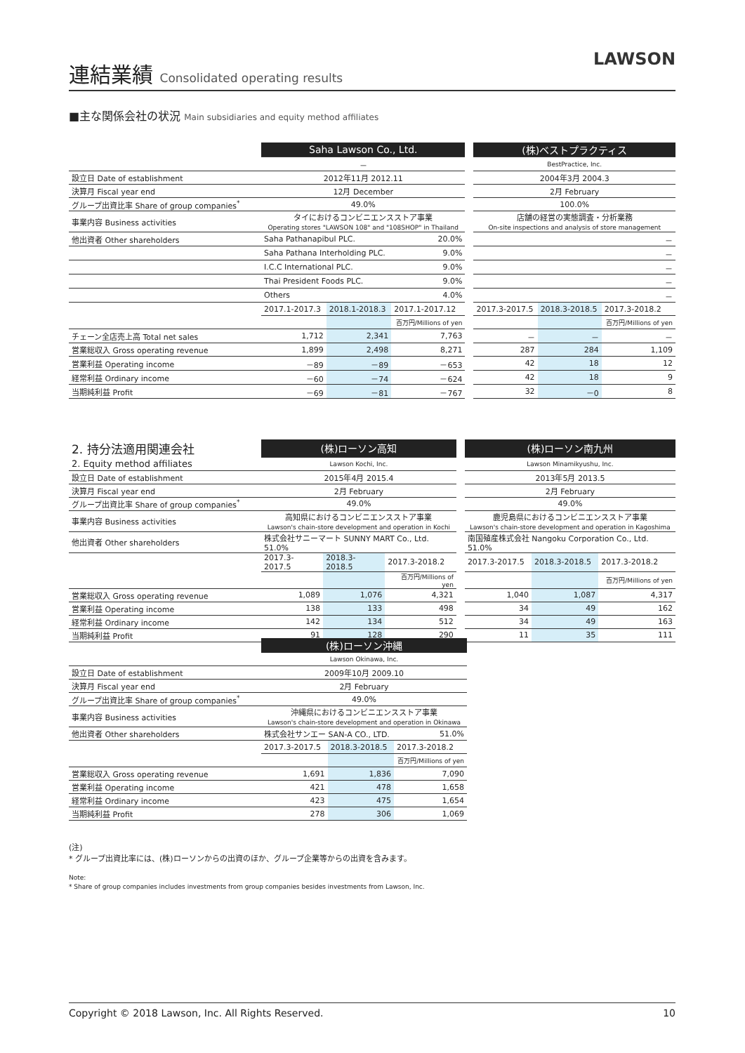連結業績 Consolidated operating results
LAWSON
■主な関係会社の状況 Main subsidiaries and equity method affiliates
| | Saha Lawson Co., Ltd. | | | | (株)ベストプラクティス | | |
| | － | | | | BestPractice, Inc. | | |
| 設立日 Date of establishment | 2012年11月 2012.11 | | | | 2004年3月 2004.3 | | |
| 決算月 Fiscal year end | 12月 December | | | | 2月 February | | |
| グループ出資比率 Share of group companies<sup>*</sup> | 49.0% | | | | 100.0% | | |
| 事業内容 Business activities | タイにおけるコンビニエンスストア事業 Operating stores "LAWSON 108" and "108SHOP" in Thailand | | | | 店舗の経営の実態調査・分析業務 On-site inspections and analysis of store management | | |
| 他出資者 Other shareholders | Saha Pathanapibul PLC. | | 20.0% | | － | | |
| | Saha Pathana Interholding PLC. | | 9.0% | | － | | |
| | I.C.C International PLC. | | 9.0% | | － | | |
| | Thai President Foods PLC. | | 9.0% | | － | | |
| | Others | | 4.0% | | － | | |
| | 2017.1-2017.3 | 2018.1-2018.3 | 2017.1-2017.12 | | 2017.3-2017.5 | 2018.3-2018.5 | 2017.3-2018.2 |
| | | | 百万円/Millions of yen | | | | 百万円/Millions of yen |
| チェーン全店売上高 Total net sales | 1,712 | 2,341 | 7,763 | | － | － | － |
| 営業総収入 Gross operating revenue | 1,899 | 2,498 | 8,271 | | 287 | 284 | 1,109 |
| 営業利益 Operating income | －89 | －89 | －653 | | 42 | 18 | 12 |
| 経常利益 Ordinary income | －60 | －74 | －624 | | 42 | 18 | 9 |
| 当期純利益 Profit | －69 | －81 | －767 | | 32 | －0 | 8 |
| 2. 持分法適用関連会社 | (株)ローソン高知 | | | | (株)ローソン南九州 | | |
| 2. Equity method affiliates | Lawson Kochi, Inc. | | | | Lawson Minamikyushu, Inc. | | |
| 設立日 Date of establishment | 2015年4月 2015.4 | | | | 2013年5月 2013.5 | | |
| 決算月 Fiscal year end | 2月 February | | | | 2月 February | | |
| グループ出資比率 Share of group companies<sup>*</sup> | 49.0% | | | | 49.0% | | |
| 事業内容 Business activities | 高知県におけるコンビニエンスストア事業 Lawson's chain-store development and operation in Kochi | | | | 鹿児島県におけるコンビニエンスストア事業 Lawson's chain-store development and operation in Kagoshima | | |
| 他出資者 Other shareholders | 株式会社サニーマート SUNNY MART Co., Ltd. 51.0% | | | | 南国殖産株式会社 Nangoku Corporation Co., Ltd. 51.0% | | |
| | 2017.3-2017.5 | 2018.3-2018.5 | 2017.3-2018.2 | | 2017.3-2017.5 | 2018.3-2018.5 | 2017.3-2018.2 |
| | | | 百万円/Millions of yen | | | | 百万円/Millions of yen |
| 営業総収入 Gross operating revenue | 1,089 | 1,076 | 4,321 | | 1,040 | 1,087 | 4,317 |
| 営業利益 Operating income | 138 | 133 | 498 | | 34 | 49 | 162 |
| 経常利益 Ordinary income | 142 | 134 | 512 | | 34 | 49 | 163 |
| 当期純利益 Profit | 91 | 128 | 290 | | 11 | 35 | 111 |
| | (株)ローソン沖縄 | | |
| | Lawson Okinawa, Inc. | | |
| 設立日 Date of establishment | 2009年10月 2009.10 | | |
| 決算月 Fiscal year end | 2月 February | | |
| グループ出資比率 Share of group companies<sup>*</sup> | 49.0% | | |
| 事業内容 Business activities | 沖縄県におけるコンビニエンスストア事業 Lawson's chain-store development and operation in Okinawa | | |
| 他出資者 Other shareholders | 株式会社サンエー SAN-A CO., LTD. | | 51.0% |
| | 2017.3-2017.5 | 2018.3-2018.5 | 2017.3-2018.2 |
| | | | 百万円/Millions of yen |
| 営業総収入 Gross operating revenue | 1,691 | 1,836 | 7,090 |
| 営業利益 Operating income | 421 | 478 | 1,658 |
| 経常利益 Ordinary income | 423 | 475 | 1,654 |
| 当期純利益 Profit | 278 | 306 | 1,069 |
(注)
* グループ出資比率には、(株)ローソンからの出資のほか、グループ企業等からの出資を含みます。
Note:
* Share of group companies includes investments from group companies besides investments from Lawson, Inc.
Copyright © 2018 Lawson, Inc. All Rights Reserved. 10